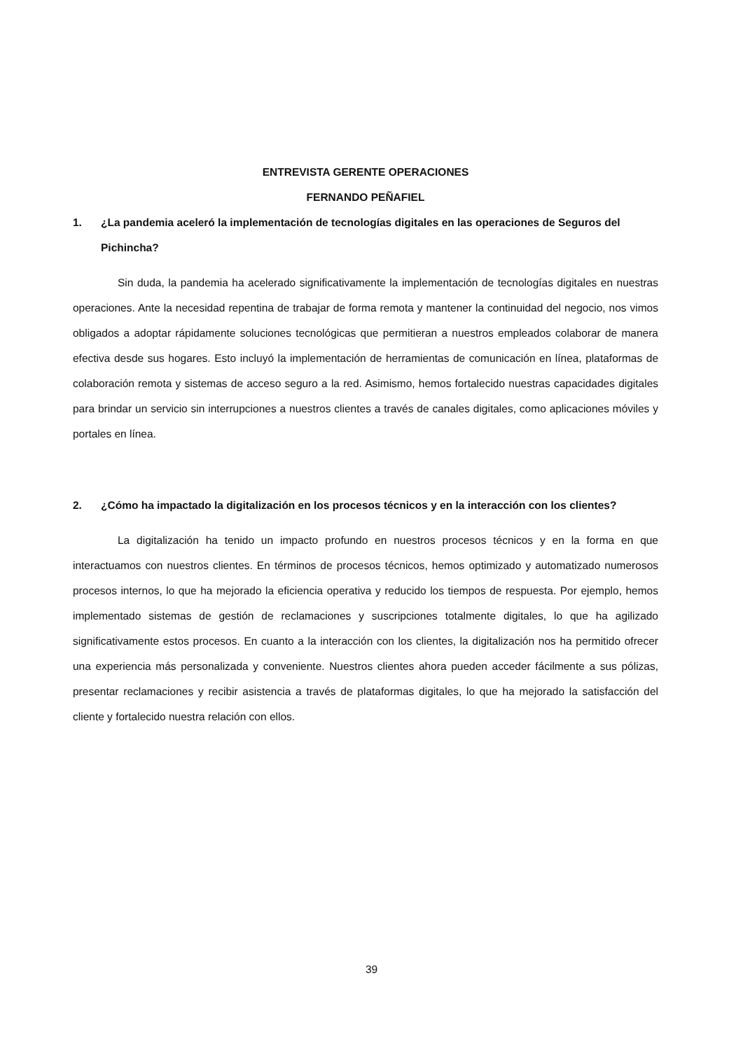ENTREVISTA GERENTE OPERACIONES
FERNANDO PEÑAFIEL
1. ¿La pandemia aceleró la implementación de tecnologías digitales en las operaciones de Seguros del Pichincha?
Sin duda, la pandemia ha acelerado significativamente la implementación de tecnologías digitales en nuestras operaciones. Ante la necesidad repentina de trabajar de forma remota y mantener la continuidad del negocio, nos vimos obligados a adoptar rápidamente soluciones tecnológicas que permitieran a nuestros empleados colaborar de manera efectiva desde sus hogares. Esto incluyó la implementación de herramientas de comunicación en línea, plataformas de colaboración remota y sistemas de acceso seguro a la red. Asimismo, hemos fortalecido nuestras capacidades digitales para brindar un servicio sin interrupciones a nuestros clientes a través de canales digitales, como aplicaciones móviles y portales en línea.
2. ¿Cómo ha impactado la digitalización en los procesos técnicos y en la interacción con los clientes?
La digitalización ha tenido un impacto profundo en nuestros procesos técnicos y en la forma en que interactuamos con nuestros clientes. En términos de procesos técnicos, hemos optimizado y automatizado numerosos procesos internos, lo que ha mejorado la eficiencia operativa y reducido los tiempos de respuesta. Por ejemplo, hemos implementado sistemas de gestión de reclamaciones y suscripciones totalmente digitales, lo que ha agilizado significativamente estos procesos. En cuanto a la interacción con los clientes, la digitalización nos ha permitido ofrecer una experiencia más personalizada y conveniente. Nuestros clientes ahora pueden acceder fácilmente a sus pólizas, presentar reclamaciones y recibir asistencia a través de plataformas digitales, lo que ha mejorado la satisfacción del cliente y fortalecido nuestra relación con ellos.
39